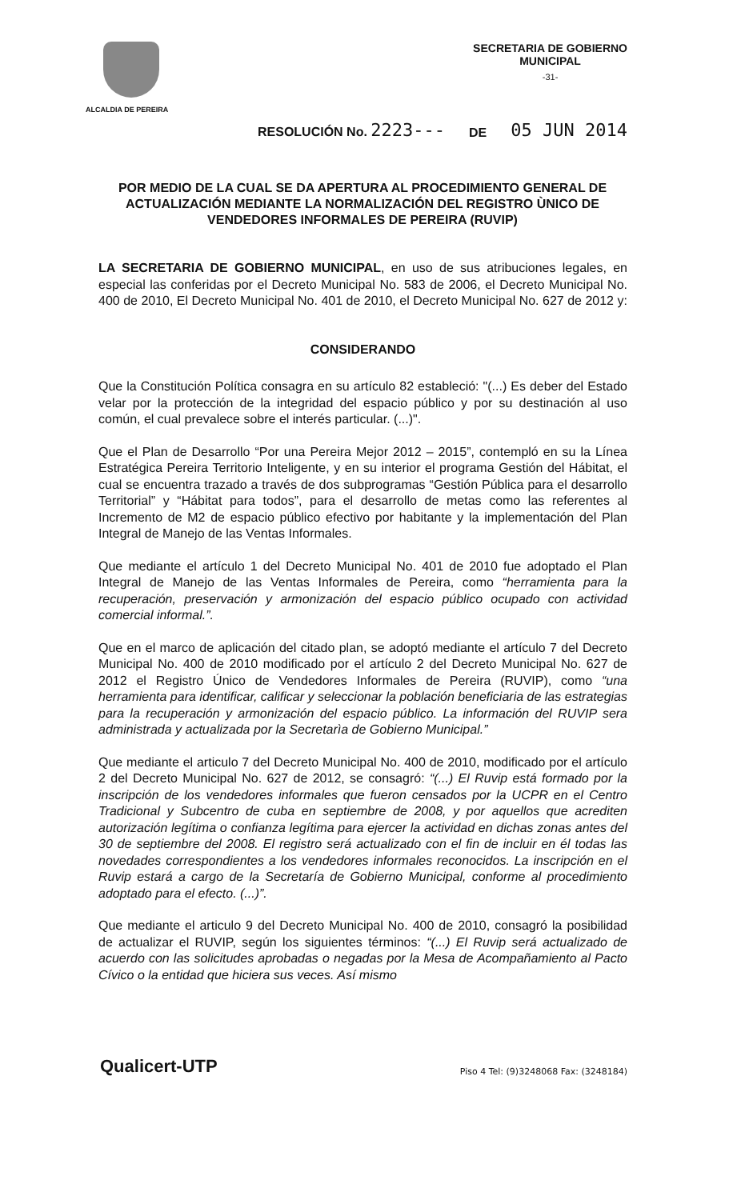ALCALDIA DE PEREIRA
SECRETARIA DE GOBIERNO
MUNICIPAL
-31-
RESOLUCIÓN No. 2223--- DE 05 JUN 2014
POR MEDIO DE LA CUAL SE DA APERTURA AL PROCEDIMIENTO GENERAL DE ACTUALIZACIÓN MEDIANTE LA NORMALIZACIÓN DEL REGISTRO ÙNICO DE VENDEDORES INFORMALES DE PEREIRA (RUVIP)
LA SECRETARIA DE GOBIERNO MUNICIPAL, en uso de sus atribuciones legales, en especial las conferidas por el Decreto Municipal No. 583 de 2006, el Decreto Municipal No. 400 de 2010, El Decreto Municipal No. 401 de 2010, el Decreto Municipal No. 627 de 2012 y:
CONSIDERANDO
Que la Constitución Política consagra en su artículo 82 estableció: "(...) Es deber del Estado velar por la protección de la integridad del espacio público y por su destinación al uso común, el cual prevalece sobre el interés particular. (...)".
Que el Plan de Desarrollo “Por una Pereira Mejor 2012 – 2015”, contempló en su la Línea Estratégica Pereira Territorio Inteligente, y en su interior el programa Gestión del Hábitat, el cual se encuentra trazado a través de dos subprogramas “Gestión Pública para el desarrollo Territorial” y “Hábitat para todos”, para el desarrollo de metas como las referentes al Incremento de M2 de espacio público efectivo por habitante y la implementación del Plan Integral de Manejo de las Ventas Informales.
Que mediante el artículo 1 del Decreto Municipal No. 401 de 2010 fue adoptado el Plan Integral de Manejo de las Ventas Informales de Pereira, como “herramienta para la recuperación, preservación y armonización del espacio público ocupado con actividad comercial informal.”.
Que en el marco de aplicación del citado plan, se adoptó mediante el artículo 7 del Decreto Municipal No. 400 de 2010 modificado por el artículo 2 del Decreto Municipal No. 627 de 2012 el Registro Único de Vendedores Informales de Pereira (RUVIP), como “una herramienta para identificar, calificar y seleccionar la población beneficiaria de las estrategias para la recuperación y armonización del espacio público. La información del RUVIP sera administrada y actualizada por la Secretarìa de Gobierno Municipal.”
Que mediante el articulo 7 del Decreto Municipal No. 400 de 2010, modificado por el artículo 2 del Decreto Municipal No. 627 de 2012, se consagró: “(...) El Ruvip está formado por la inscripción de los vendedores informales que fueron censados por la UCPR en el Centro Tradicional y Subcentro de cuba en septiembre de 2008, y por aquellos que acrediten autorización legítima o confianza legítima para ejercer la actividad en dichas zonas antes del 30 de septiembre del 2008. El registro será actualizado con el fin de incluir en él todas las novedades correspondientes a los vendedores informales reconocidos. La inscripción en el Ruvip estará a cargo de la Secretaría de Gobierno Municipal, conforme al procedimiento adoptado para el efecto. (...)”.
Que mediante el articulo 9 del Decreto Municipal No. 400 de 2010, consagró la posibilidad de actualizar el RUVIP, según los siguientes términos: “(...) El Ruvip será actualizado de acuerdo con las solicitudes aprobadas o negadas por la Mesa de Acompañamiento al Pacto Cívico o la entidad que hiciera sus veces. Así mismo
Qualicert-UTP Piso 4 Tel: (9)3248068 Fax: (3248184)